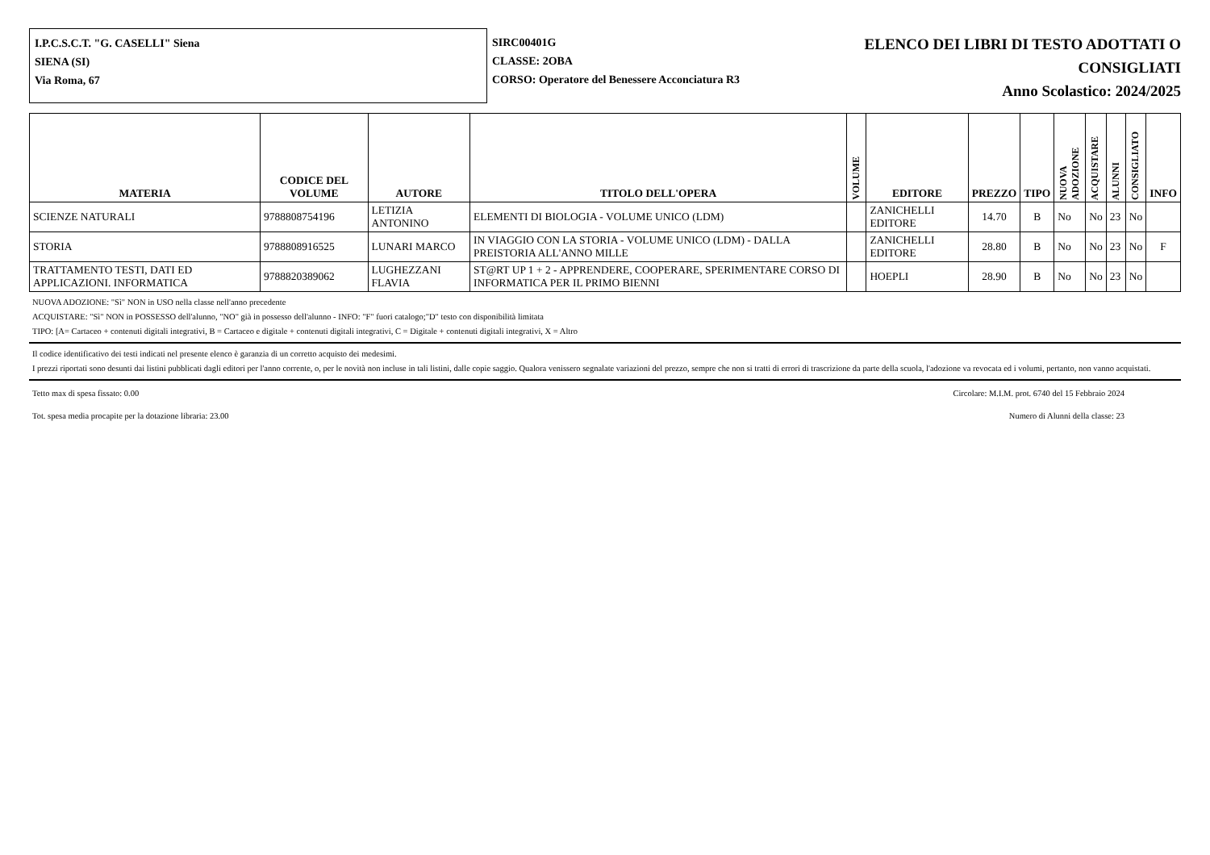I.P.C.S.C.T. "G. CASELLI" Siena
SIENA (SI)
Via Roma, 67
SIRC00401G
CLASSE: 2OBA
CORSO: Operatore del Benessere Acconciatura R3
ELENCO DEI LIBRI DI TESTO ADOTTATI O
CONSIGLIATI
Anno Scolastico: 2024/2025
| MATERIA | CODICE DEL VOLUME | AUTORE | TITOLO DELL'OPERA | VOLUME | EDITORE | PREZZO | TIPO | NUOVA ADOZIONE | ACQUISTARE | ALUNNI | CONSIGLIATO | INFO |
| --- | --- | --- | --- | --- | --- | --- | --- | --- | --- | --- | --- | --- |
| SCIENZE NATURALI | 9788808754196 | LETIZIA ANTONINO | ELEMENTI DI BIOLOGIA - VOLUME UNICO (LDM) | | ZANICHELLI EDITORE | 14.70 | B | No | No | 23 | No | |
| STORIA | 9788808916525 | LUNARI MARCO | IN VIAGGIO CON LA STORIA - VOLUME UNICO (LDM) - DALLA PREISTORIA ALL'ANNO MILLE | | ZANICHELLI EDITORE | 28.80 | B | No | No | 23 | No | F |
| TRATTAMENTO TESTI, DATI ED APPLICAZIONI. INFORMATICA | 9788820389062 | LUGHEZZANI FLAVIA | ST@RT UP 1 + 2 - APPRENDERE, COOPERARE, SPERIMENTARE CORSO DI INFORMATICA PER IL PRIMO BIENNI | | HOEPLI | 28.90 | B | No | No | 23 | No | |
NUOVA ADOZIONE: "Sì" NON in USO nella classe nell'anno precedente
ACQUISTARE: "Sì" NON in POSSESSO dell'alunno, "NO" già in possesso dell'alunno - INFO: "F" fuori catalogo;"D" testo con disponibilità limitata
TIPO: [A= Cartaceo + contenuti digitali integrativi, B = Cartaceo e digitale + contenuti digitali integrativi, C = Digitale + contenuti digitali integrativi, X = Altro
Il codice identificativo dei testi indicati nel presente elenco è garanzia di un corretto acquisto dei medesimi.
I prezzi riportati sono desunti dai listini pubblicati dagli editori per l'anno corrente, o, per le novità non incluse in tali listini, dalle copie saggio. Qualora venissero segnalate variazioni del prezzo, sempre che non si tratti di errori di trascrizione da parte della scuola, l'adozione va revocata ed i volumi, pertanto, non vanno acquistati.
Tetto max di spesa fissato: 0.00 Circolare: M.I.M. prot. 6740 del 15 Febbraio 2024
Tot. spesa media procapite per la dotazione libraria: 23.00 Numero di Alunni della classe: 23